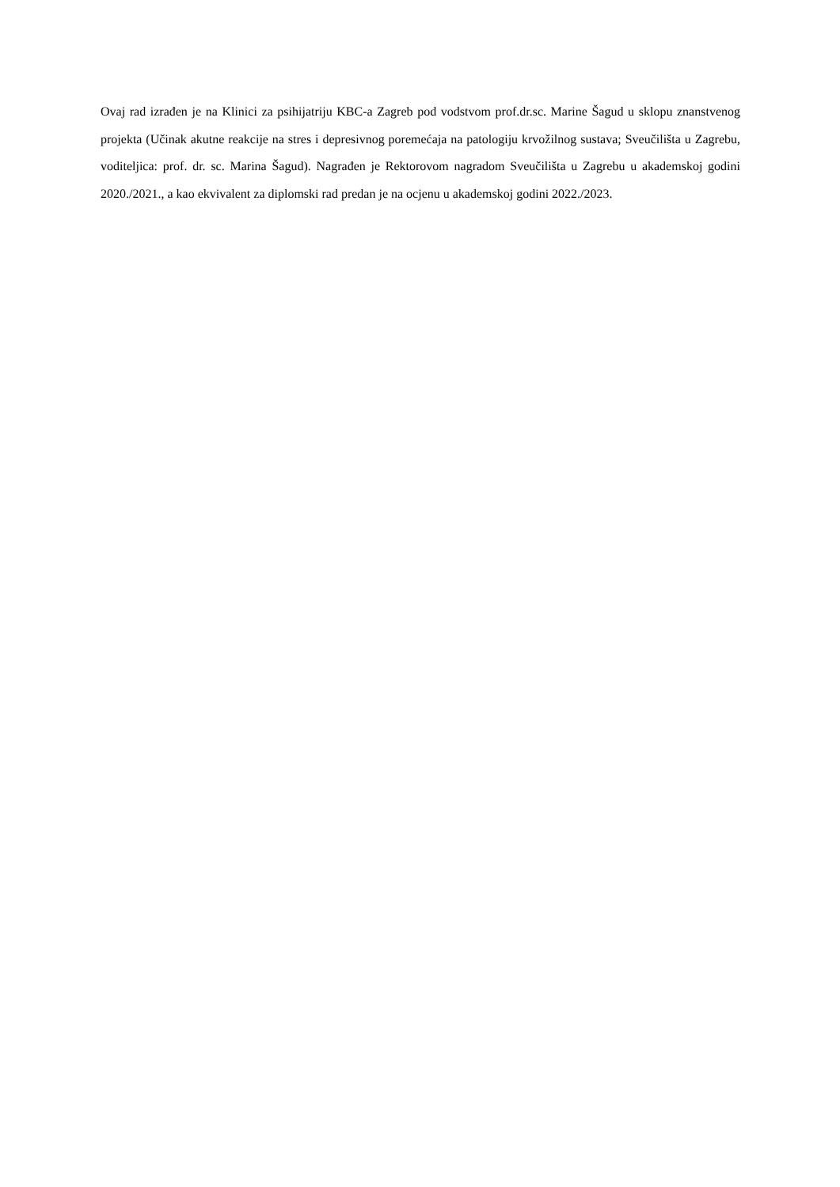Ovaj rad izrađen je na Klinici za psihijatriju KBC-a Zagreb pod vodstvom prof.dr.sc. Marine Šagud u sklopu znanstvenog projekta (Učinak akutne reakcije na stres i depresivnog poremećaja na patologiju krvožilnog sustava; Sveučilišta u Zagrebu, voditeljica: prof. dr. sc. Marina Šagud). Nagrađen je Rektorovom nagradom Sveučilišta u Zagrebu u akademskoj godini 2020./2021., a kao ekvivalent za diplomski rad predan je na ocjenu u akademskoj godini 2022./2023.